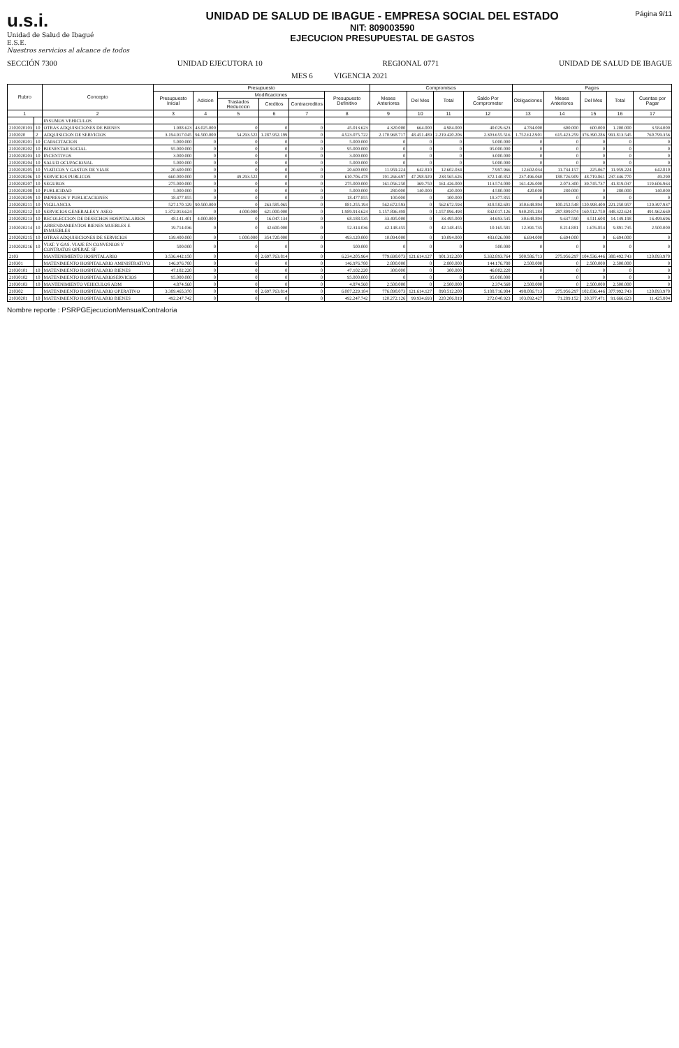u.s.i.
Unidad de Salud de Ibagué
E.S.E.
Nuestros servicios al alcance de todos
UNIDAD DE SALUD DE IBAGUE - EMPRESA SOCIAL DEL ESTADO
NIT: 809003590
EJECUCION PRESUPUESTAL DE GASTOS
Página 9/11
SECCIÓN 7300 UNIDAD EJECUTORA 10 REGIONAL 0771 UNIDAD DE SALUD DE IBAGUE
MES 6 VIGENCIA 2021
| Rubro | | Concepto | Presupuesto | | | | | | Compromisos | | | | Pagos | | | | |
| --- | --- | --- | --- | --- | --- | --- | --- | --- | --- | --- | --- | --- | --- | --- | --- | --- | --- |
| | | | Presupuesto Inicial | Adicion | Modificaciones | | | Presupuesto Definitivo | Meses Anteriores | Del Mes | Total | Saldo Por Comprometer | Obligaciones | Meses Anteriores | Del Mes | Total | Cuentas por Pagar |
| | | | | | Traslados Reduccion | Creditos | Contracreditos | | | | | | | | | | |
| 1 | | 2 | 3 | 4 | 5 | 6 | 7 | 8 | 9 | 10 | 11 | 12 | 13 | 14 | 15 | 16 | 17 |
| | | INSUMOS VEHICULOS | | | | | | | | | | | | | | | |
| 2102020103 | 10 | OTRAS ADQUISICIONES DE BIENES | 1.988.623 | 43.025.000 | 0 | 0 | 0 | 45.013.623 | 4.320.000 | 664.000 | 4.984.000 | 40.029.623 | 4.784.000 | 600.000 | 600.000 | 1.200.000 | 3.584.000 |
| 2102020 | 2 | ADQUISICION DE SERVICIOS | 3.194.917.045 | 94.500.000 | 54.293.522 | 1.287.952.199 | 0 | 4.523.075.722 | 2.170.968.717 | 48.451.489 | 2.219.420.206 | 2.303.655.516 | 1.752.612.901 | 615.423.259 | 376.390.286 | 991.813.545 | 760.799.356 |
| 2102020201 | 10 | CAPACITACION | 5.000.000 | 0 | 0 | 0 | 0 | 5.000.000 | 0 | 0 | 0 | 5.000.000 | 0 | 0 | 0 | 0 | 0 |
| 2102020202 | 10 | BIENESTAR SOCIAL | 95.000.000 | 0 | 0 | 0 | 0 | 95.000.000 | 0 | 0 | 0 | 95.000.000 | 0 | 0 | 0 | 0 | 0 |
| 2102020203 | 10 | INCENTIVOS | 3.000.000 | 0 | 0 | 0 | 0 | 3.000.000 | 0 | 0 | 0 | 3.000.000 | 0 | 0 | 0 | 0 | 0 |
| 2102020204 | 10 | SALUD OCUPACIONAL | 5.000.000 | 0 | 0 | 0 | 0 | 5.000.000 | 0 | 0 | 0 | 5.000.000 | 0 | 0 | 0 | 0 | 0 |
| 2102020205 | 10 | VIATICOS Y GASTOS DE VIAJE | 20.600.000 | 0 | 0 | 0 | 0 | 20.600.000 | 11.959.224 | 642.810 | 12.602.034 | 7.997.966 | 12.602.034 | 11.734.157 | 225.067 | 11.959.224 | 642.810 |
| 2102020206 | 10 | SERVICIOS PUBLICOS | 660.000.000 | 0 | 49.293.522 | 0 | 0 | 610.706.478 | 191.266.697 | 47.298.929 | 238.565.626 | 372.140.852 | 237.496.060 | 188.726.909 | 48.719.861 | 237.446.770 | 49.290 |
| 2102020207 | 10 | SEGUROS | 275.000.000 | 0 | 0 | 0 | 0 | 275.000.000 | 161.056.250 | 369.750 | 161.426.000 | 113.574.000 | 161.426.000 | 2.073.300 | 39.745.737 | 41.819.037 | 119.606.963 |
| 2102020208 | 10 | PUBLICIDAD | 5.000.000 | 0 | 0 | 0 | 0 | 5.000.000 | 280.000 | 140.000 | 420.000 | 4.580.000 | 420.000 | 280.000 | 0 | 280.000 | 140.000 |
| 2102020209 | 10 | IMPRESOS Y PUBLICACIONES | 18.477.855 | 0 | 0 | 0 | 0 | 18.477.855 | 100.000 | 0 | 100.000 | 18.377.855 | 0 | 0 | 0 | 0 | 0 |
| 2102020211 | 10 | VIGILANCIA | 527.170.129 | 90.500.000 | 0 | 263.585.065 | 0 | 881.255.194 | 562.672.593 | 0 | 562.672.593 | 318.582.601 | 350.648.894 | 100.252.548 | 120.998.409 | 221.250.957 | 129.397.937 |
| 2102020212 | 10 | SERVICIOS GENERALES Y ASEO | 1.372.913.624 | 0 | 4.000.000 | 621.000.000 | 0 | 1.989.913.624 | 1.157.896.498 | 0 | 1.157.896.498 | 832.017.126 | 940.285.284 | 287.809.874 | 160.512.750 | 448.322.624 | 491.962.660 |
| 2102020213 | 10 | RECOLECCION DE DESECHOS HOSPITALARIOS | 48.141.401 | 4.000.000 | 0 | 16.047.134 | 0 | 68.188.535 | 33.495.000 | 0 | 33.495.000 | 34.693.535 | 30.648.894 | 9.637.590 | 4.511.608 | 14.149.198 | 16.499.696 |
| 2102020214 | 10 | ARRENDAMIENTOS BIENES MUEBLES E INMUEBLES | 19.714.036 | 0 | 0 | 32.600.000 | 0 | 52.314.036 | 42.148.455 | 0 | 42.148.455 | 10.165.581 | 12.391.735 | 8.214.881 | 1.676.854 | 9.891.735 | 2.500.000 |
| 2102020215 | 10 | OTRAS ADQUISICIONES DE SERVICIOS | 139.400.000 | 0 | 1.000.000 | 354.720.000 | 0 | 493.120.000 | 10.094.000 | 0 | 10.094.000 | 483.026.000 | 6.694.000 | 6.694.000 | 0 | 6.694.000 | 0 |
| 2102020216 | 10 | VIAT. Y GAS. VIAJE EN CONVENIOS Y CONTRATOS OPERAT. SF | 500.000 | 0 | 0 | 0 | 0 | 500.000 | 0 | 0 | 0 | 500.000 | 0 | 0 | 0 | 0 | 0 |
| 2103 | | MANTENIMIENTO HOSPITALARIO | 3.536.442.150 | 0 | 0 | 2.697.763.814 | 0 | 6.234.205.964 | 779.698.073 | 121.614.127 | 901.312.200 | 5.332.893.764 | 500.586.713 | 275.956.297 | 104.536.446 | 380.492.743 | 120.093.970 |
| 210301 | | MATENIMIENTO HOSPITALARIO AMINISTRATIVO | 146.976.780 | 0 | 0 | 0 | 0 | 146.976.780 | 2.800.000 | 0 | 2.800.000 | 144.176.780 | 2.500.000 | 0 | 2.500.000 | 2.500.000 | 0 |
| 21030101 | 10 | MATENIMIENTO HOSPITALARIO BIENES | 47.102.220 | 0 | 0 | 0 | 0 | 47.102.220 | 300.000 | 0 | 300.000 | 46.802.220 | 0 | 0 | 0 | 0 | 0 |
| 21030102 | 10 | MATENIMIENTO HOSPITALARIOSERVICIOS | 95.000.000 | 0 | 0 | 0 | 0 | 95.000.000 | 0 | 0 | 0 | 95.000.000 | 0 | 0 | 0 | 0 | 0 |
| 21030103 | 10 | MANTENIMIENTO VEHICULOS ADM | 4.874.560 | 0 | 0 | 0 | 0 | 4.874.560 | 2.500.000 | 0 | 2.500.000 | 2.374.560 | 2.500.000 | 0 | 2.500.000 | 2.500.000 | 0 |
| 210302 | | MATENIMIENTO HOSPITALARIO OPERATIVO | 3.389.465.370 | 0 | 0 | 2.697.763.814 | 0 | 6.087.229.184 | 776.898.073 | 121.614.127 | 898.512.200 | 5.188.716.984 | 498.086.713 | 275.956.297 | 102.036.446 | 377.992.743 | 120.093.970 |
| 21030201 | 10 | MATENIMIENTO HOSPITALARIO BIENES | 492.247.742 | 0 | 0 | 0 | 0 | 492.247.742 | 120.272.126 | 99.934.693 | 220.206.819 | 272.040.923 | 103.092.427 | 71.289.152 | 20.377.471 | 91.666.623 | 11.425.804 |
Nombre reporte : PSRPGEjecucionMensualContraloria